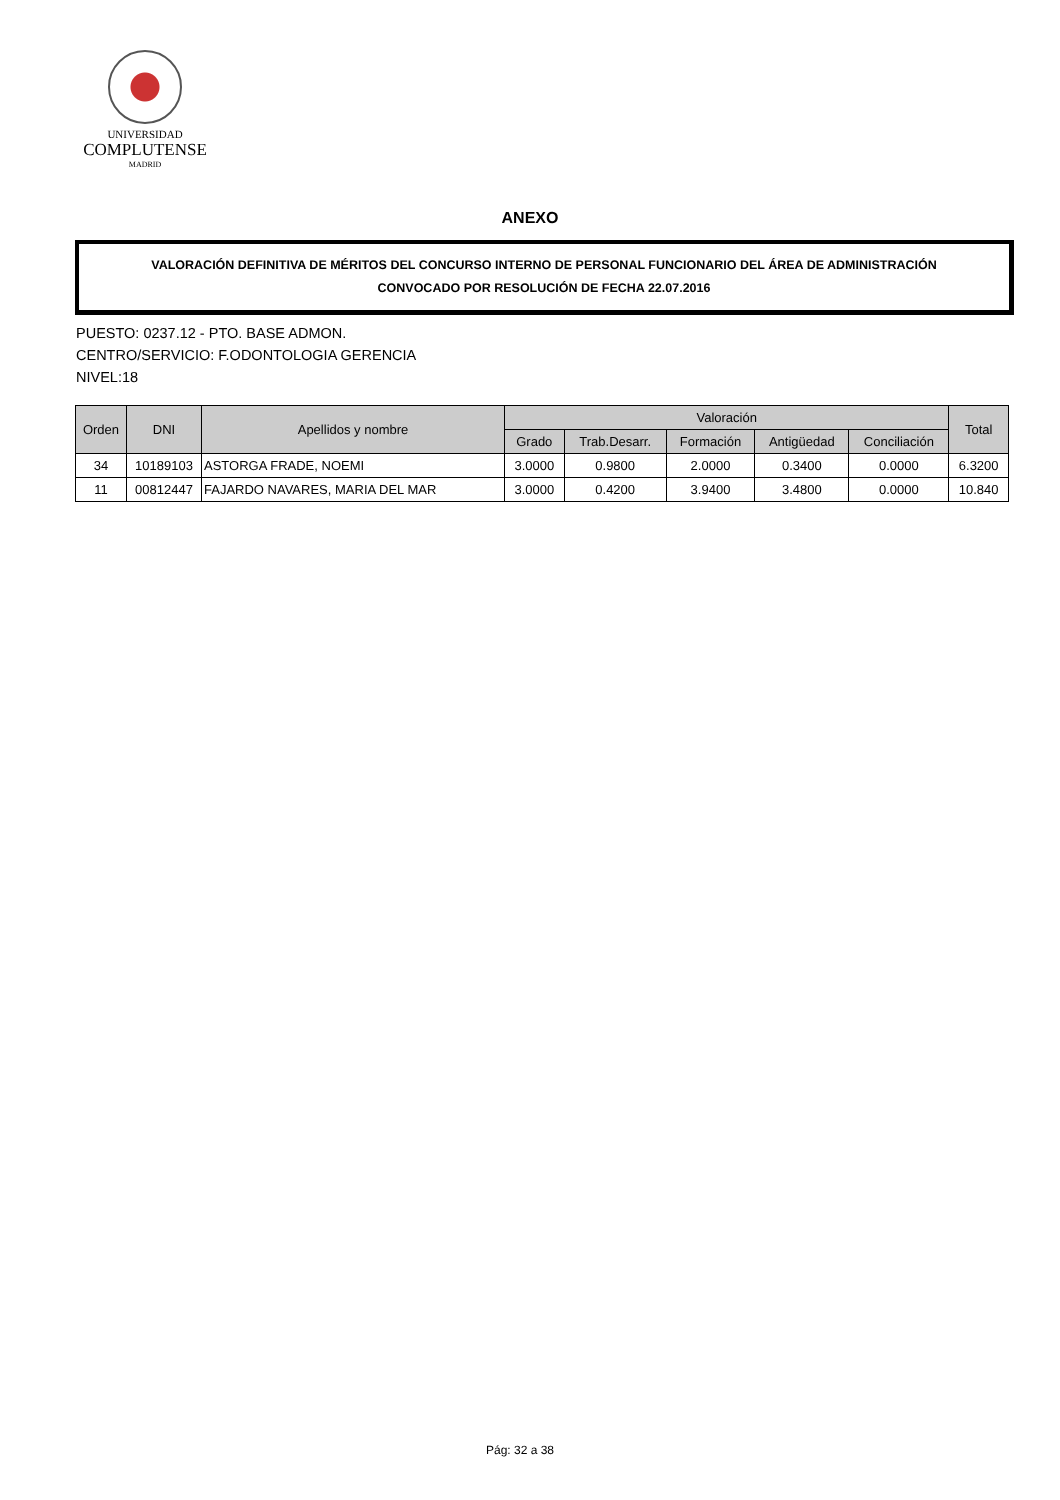UNIVERSIDAD
COMPLUTENSE
MADRID
ANEXO
VALORACIÓN DEFINITIVA DE MÉRITOS DEL CONCURSO INTERNO DE PERSONAL FUNCIONARIO DEL ÁREA DE ADMINISTRACIÓN
CONVOCADO POR RESOLUCIÓN DE FECHA 22.07.2016
PUESTO: 0237.12 - PTO. BASE ADMON.
CENTRO/SERVICIO: F.ODONTOLOGIA GERENCIA
NIVEL:18
| Orden | DNI | Apellidos y nombre | Valoración | | | | | Total |
| --- | --- | --- | --- | --- | --- | --- | --- | --- |
| | | | Grado | Trab.Desarr. | Formación | Antigüedad | Conciliación | |
| 34 | 10189103 | ASTORGA FRADE, NOEMI | 3.0000 | 0.9800 | 2.0000 | 0.3400 | 0.0000 | 6.3200 |
| 11 | 00812447 | FAJARDO NAVARES, MARIA DEL MAR | 3.0000 | 0.4200 | 3.9400 | 3.4800 | 0.0000 | 10.840 |
Pág: 32 a 38